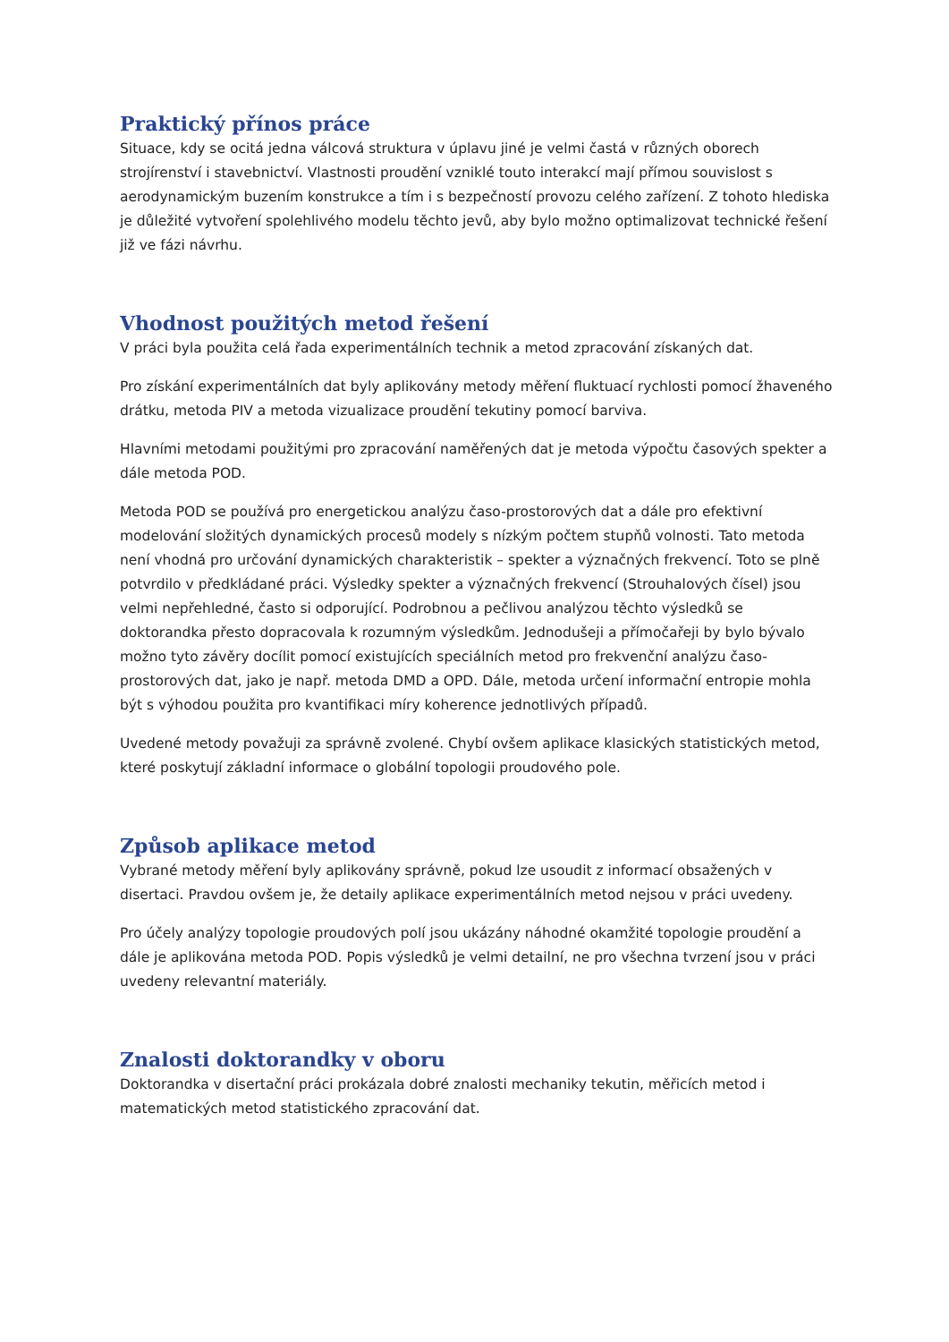Praktický přínos práce
Situace, kdy se ocitá jedna válcová struktura v úplavu jiné je velmi častá v různých oborech strojírenství i stavebnictví. Vlastnosti proudění vzniklé touto interakcí mají přímou souvislost s aerodynamickým buzením konstrukce a tím i s bezpečností provozu celého zařízení. Z tohoto hlediska je důležité vytvoření spolehlivého modelu těchto jevů, aby bylo možno optimalizovat technické řešení již ve fázi návrhu.
Vhodnost použitých metod řešení
V práci byla použita celá řada experimentálních technik a metod zpracování získaných dat.
Pro získání experimentálních dat byly aplikovány metody měření fluktuací rychlosti pomocí žhaveného drátku, metoda PIV a metoda vizualizace proudění tekutiny pomocí barviva.
Hlavními metodami použitými pro zpracování naměřených dat je metoda výpočtu časových spekter a dále metoda POD.
Metoda POD se používá pro energetickou analýzu časo-prostorových dat a dále pro efektivní modelování složitých dynamických procesů modely s nízkým počtem stupňů volnosti. Tato metoda není vhodná pro určování dynamických charakteristik – spekter a význačných frekvencí. Toto se plně potvrdilo v předkládané práci. Výsledky spekter a význačných frekvencí (Strouhalových čísel) jsou velmi nepřehledné, často si odporující. Podrobnou a pečlivou analýzou těchto výsledků se doktorandka přesto dopracovala k rozumným výsledkům. Jednodušeji a přímočařeji by bylo bývalo možno tyto závěry docílit pomocí existujících speciálních metod pro frekvenční analýzu časo-prostorových dat, jako je např. metoda DMD a OPD. Dále, metoda určení informační entropie mohla být s výhodou použita pro kvantifikaci míry koherence jednotlivých případů.
Uvedené metody považuji za správně zvolené. Chybí ovšem aplikace klasických statistických metod, které poskytují základní informace o globální topologii proudového pole.
Způsob aplikace metod
Vybrané metody měření byly aplikovány správně, pokud lze usoudit z informací obsažených v disertaci. Pravdou ovšem je, že detaily aplikace experimentálních metod nejsou v práci uvedeny.
Pro účely analýzy topologie proudových polí jsou ukázány náhodné okamžité topologie proudění a dále je aplikována metoda POD. Popis výsledků je velmi detailní, ne pro všechna tvrzení jsou v práci uvedeny relevantní materiály.
Znalosti doktorandky v oboru
Doktorandka v disertační práci prokázala dobré znalosti mechaniky tekutin, měřicích metod i matematických metod statistického zpracování dat.